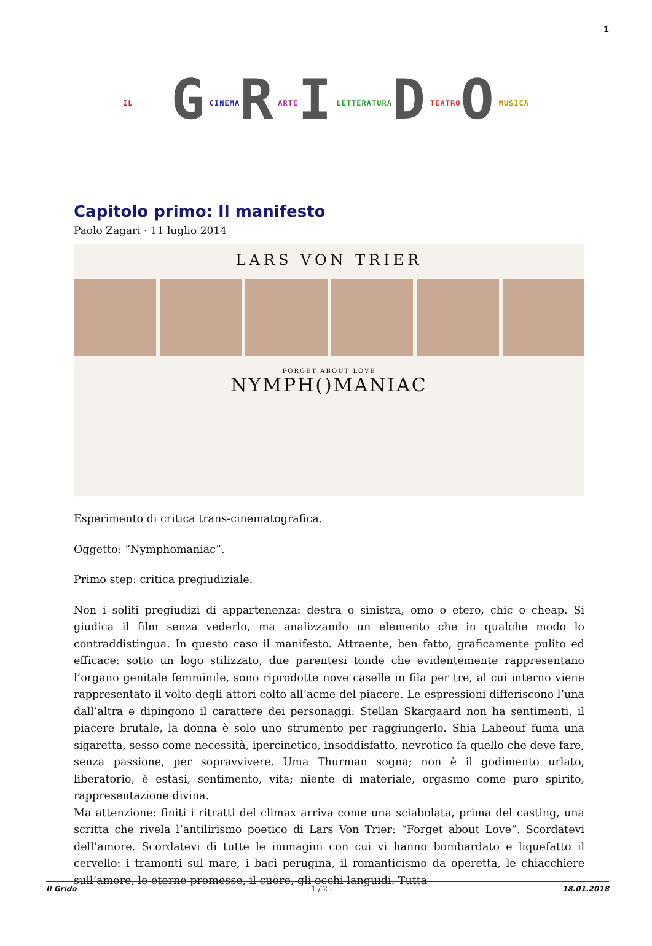1
IL GCINEMARARTEILETTERATURADTEATROOMUSICA
Capitolo primo: Il manifesto
Paolo Zagari · 11 luglio 2014
LARS VON TRIER
FORGET ABOUT LOVE
NYMPH()MANIAC
Esperimento di critica trans-cinematografica.
Oggetto: “Nymphomaniac”.
Primo step: critica pregiudiziale.
Non i soliti pregiudizi di appartenenza: destra o sinistra, omo o etero, chic o cheap. Si giudica il film senza vederlo, ma analizzando un elemento che in qualche modo lo contraddistingua. In questo caso il manifesto. Attraente, ben fatto, graficamente pulito ed efficace: sotto un logo stilizzato, due parentesi tonde che evidentemente rappresentano l’organo genitale femminile, sono riprodotte nove caselle in fila per tre, al cui interno viene rappresentato il volto degli attori colto all’acme del piacere. Le espressioni differiscono l’una dall’altra e dipingono il carattere dei personaggi: Stellan Skargaard non ha sentimenti, il piacere brutale, la donna è solo uno strumento per raggiungerlo. Shia Labeouf fuma una sigaretta, sesso come necessità, ipercinetico, insoddisfatto, nevrotico fa quello che deve fare, senza passione, per sopravvivere. Uma Thurman sogna; non è il godimento urlato, liberatorio, è estasi, sentimento, vita; niente di materiale, orgasmo come puro spirito, rappresentazione divina.
Ma attenzione: finiti i ritratti del climax arriva come una sciabolata, prima del casting, una scritta che rivela l’antilirismo poetico di Lars Von Trier: “Forget about Love”. Scordatevi dell’amore. Scordatevi di tutte le immagini con cui vi hanno bombardato e liquefatto il cervello: i tramonti sul mare, i baci perugina, il romanticismo da operetta, le chiacchiere sull’amore, le eterne promesse, il cuore, gli occhi languidi. Tutta
Il Grido - 1 / 2 - 18.01.2018